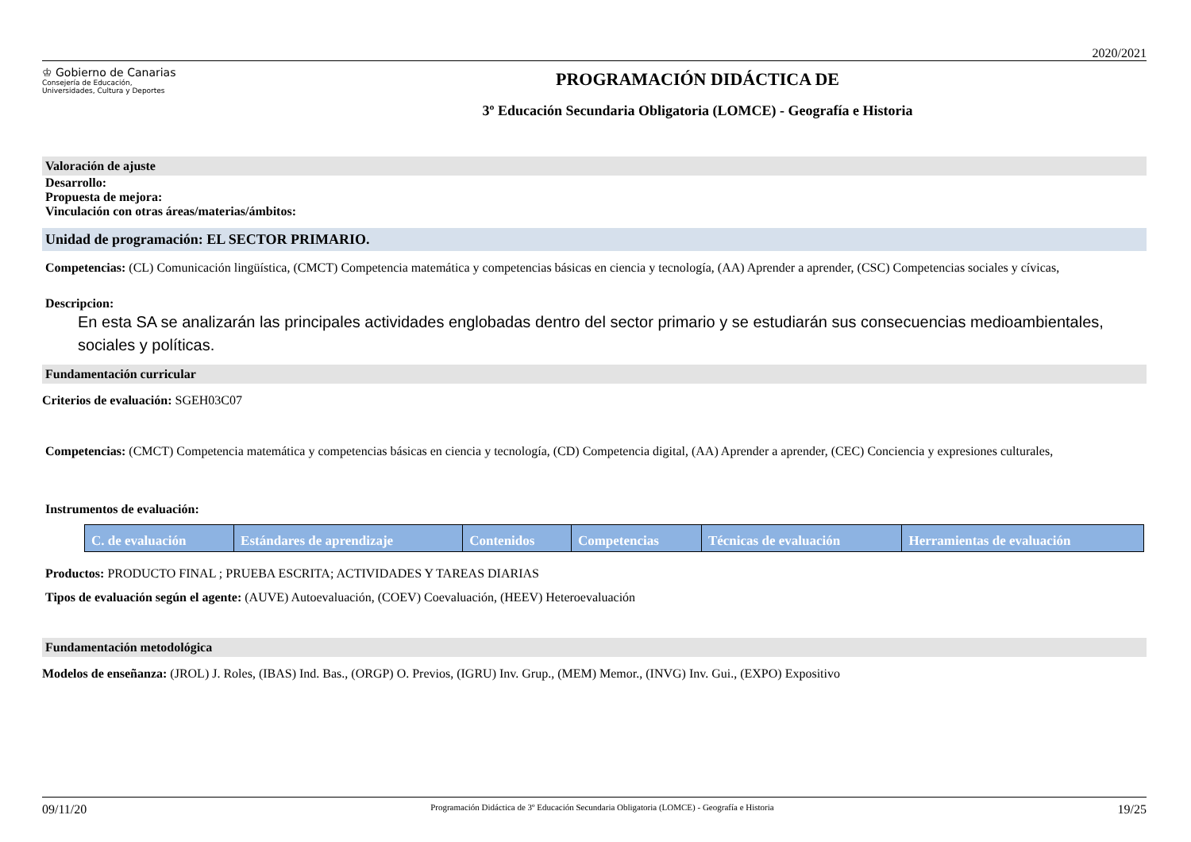2020/2021
♔ Gobierno de Canarias
Consejería de Educación,
Universidades, Cultura y Deportes
PROGRAMACIÓN DIDÁCTICA DE
3º Educación Secundaria Obligatoria (LOMCE) - Geografía e Historia
Valoración de ajuste
Desarrollo:
Propuesta de mejora:
Vinculación con otras áreas/materias/ámbitos:
Unidad de programación: EL SECTOR PRIMARIO.
Competencias: (CL) Comunicación lingüística, (CMCT) Competencia matemática y competencias básicas en ciencia y tecnología, (AA) Aprender a aprender, (CSC) Competencias sociales y cívicas,
Descripcion:
En esta SA se analizarán las principales actividades englobadas dentro del sector primario y se estudiarán sus consecuencias medioambientales, sociales y políticas.
Fundamentación curricular
Criterios de evaluación: SGEH03C07
Competencias: (CMCT) Competencia matemática y competencias básicas en ciencia y tecnología, (CD) Competencia digital, (AA) Aprender a aprender, (CEC) Conciencia y expresiones culturales,
Instrumentos de evaluación:
| C. de evaluación | Estándares de aprendizaje | Contenidos | Competencias | Técnicas de evaluación | Herramientas de evaluación |
| --- | --- | --- | --- | --- | --- |
Productos: PRODUCTO FINAL ; PRUEBA ESCRITA; ACTIVIDADES Y TAREAS DIARIAS
Tipos de evaluación según el agente: (AUVE) Autoevaluación, (COEV) Coevaluación, (HEEV) Heteroevaluación
Fundamentación metodológica
Modelos de enseñanza: (JROL) J. Roles, (IBAS) Ind. Bas., (ORGP) O. Previos, (IGRU) Inv. Grup., (MEM) Memor., (INVG) Inv. Gui., (EXPO) Expositivo
09/11/20 Programación Didáctica de 3º Educación Secundaria Obligatoria (LOMCE) - Geografía e Historia 19/25